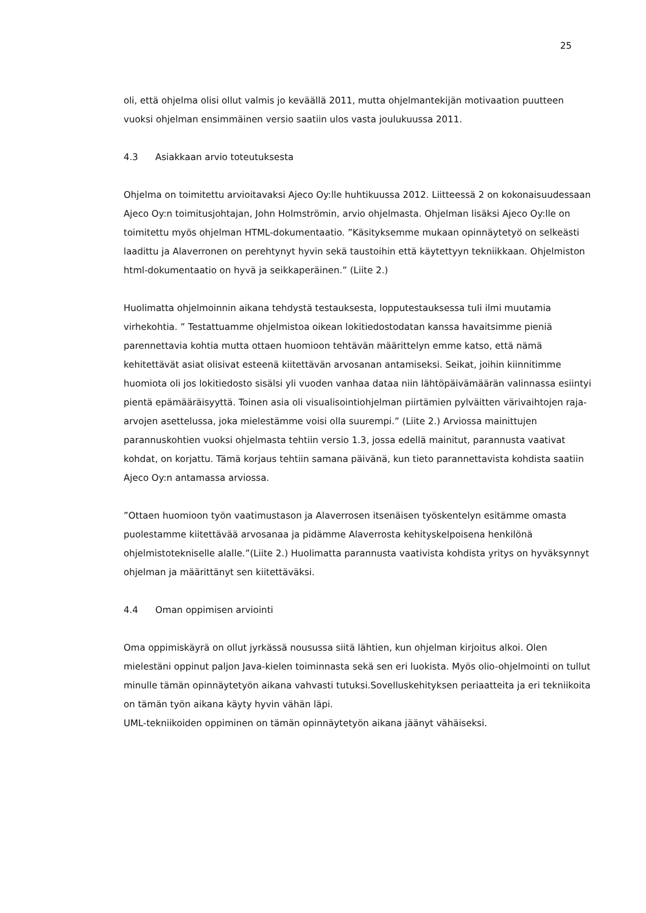25
oli, että ohjelma olisi ollut valmis jo keväällä 2011, mutta ohjelmantekijän motivaation puutteen vuoksi ohjelman ensimmäinen versio saatiin ulos vasta joulukuussa 2011.
4.3 Asiakkaan arvio toteutuksesta
Ohjelma on toimitettu arvioitavaksi Ajeco Oy:lle huhtikuussa 2012. Liitteessä 2 on kokonaisuudessaan Ajeco Oy:n toimitusjohtajan, John Holmströmin, arvio ohjelmasta. Ohjelman lisäksi Ajeco Oy:lle on toimitettu myös ohjelman HTML-dokumentaatio. ”Käsityksemme mukaan opinnäytetyö on selkeästi laadittu ja Alaverronen on perehtynyt hyvin sekä taustoihin että käytettyyn tekniikkaan. Ohjelmiston html-dokumentaatio on hyvä ja seikkaperäinen.” (Liite 2.)
Huolimatta ohjelmoinnin aikana tehdystä testauksesta, lopputestauksessa tuli ilmi muutamia virhekohtia. ” Testattuamme ohjelmistoa oikean lokitiedostodatan kanssa havaitsimme pieniä parennettavia kohtia mutta ottaen huomioon tehtävän määrittelyn emme katso, että nämä kehitettävät asiat olisivat esteenä kiitettävän arvosanan antamiseksi. Seikat, joihin kiinnitimme huomiota oli jos lokitiedosto sisälsi yli vuoden vanhaa dataa niin lähtöpäivämäärän valinnassa esiintyi pientä epämääräisyyttä. Toinen asia oli visualisointiohjelman piirtämien pylväitten värivaihtojen raja-arvojen asettelussa, joka mielestämme voisi olla suurempi.” (Liite 2.) Arviossa mainittujen parannuskohtien vuoksi ohjelmasta tehtiin versio 1.3, jossa edellä mainitut, parannusta vaativat kohdat, on korjattu. Tämä korjaus tehtiin samana päivänä, kun tieto parannettavista kohdista saatiin Ajeco Oy:n antamassa arviossa.
”Ottaen huomioon työn vaatimustason ja Alaverrosen itsenäisen työskentelyn esitämme omasta puolestamme kiitettävää arvosanaa ja pidämme Alaverrosta kehityskelpoisena henkilönä ohjelmistotekniselle alalle.”(Liite 2.) Huolimatta parannusta vaativista kohdista yritys on hyväksynnyt ohjelman ja määrittänyt sen kiitettäväksi.
4.4 Oman oppimisen arviointi
Oma oppimiskäyrä on ollut jyrkässä nousussa siitä lähtien, kun ohjelman kirjoitus alkoi. Olen mielestäni oppinut paljon Java-kielen toiminnasta sekä sen eri luokista. Myös olio-ohjelmointi on tullut minulle tämän opinnäytetyön aikana vahvasti tutuksi.Sovelluskehityksen periaatteita ja eri tekniikoita on tämän työn aikana käyty hyvin vähän läpi.
UML-tekniikoiden oppiminen on tämän opinnäytetyön aikana jäänyt vähäiseksi.